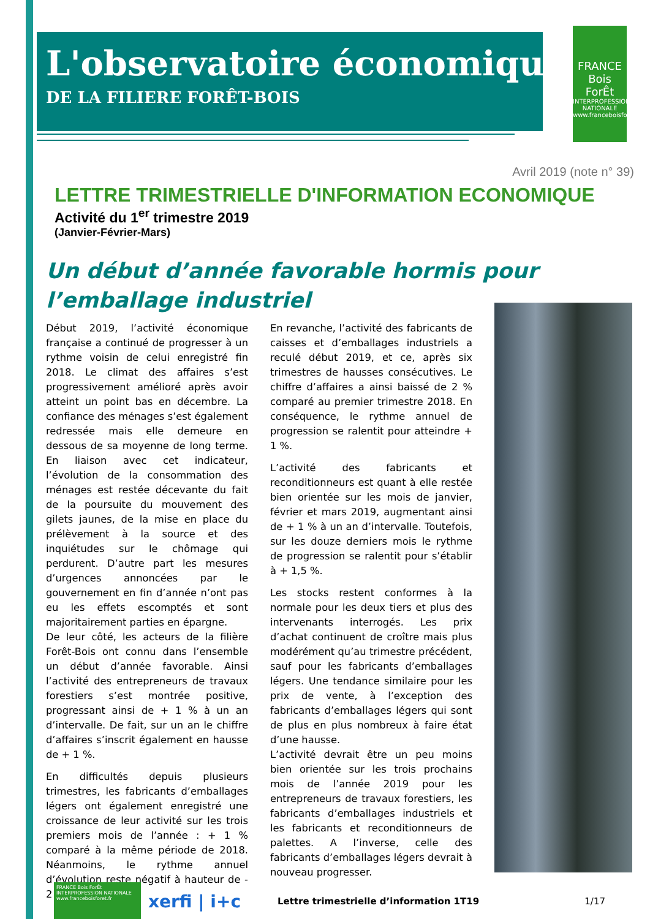FRANCE
Bois
ForÊt
INTERPROFESSION NATIONALE www.franceboisforet.fr
L'observatoire économique
DE LA FILIERE FORÊT-BOIS
Avril 2019 (note n° 39)
LETTRE TRIMESTRIELLE D'INFORMATION ECONOMIQUE
Activité du 1<sup>er</sup> trimestre 2019
(Janvier-Février-Mars)
Un début d’année favorable hormis pour l’emballage industriel
Début 2019, l’activité économique française a continué de progresser à un rythme voisin de celui enregistré fin 2018. Le climat des affaires s’est progressivement amélioré après avoir atteint un point bas en décembre. La confiance des ménages s’est également redressée mais elle demeure en dessous de sa moyenne de long terme. En liaison avec cet indicateur, l’évolution de la consommation des ménages est restée décevante du fait de la poursuite du mouvement des gilets jaunes, de la mise en place du prélèvement à la source et des inquiétudes sur le chômage qui perdurent. D’autre part les mesures d’urgences annoncées par le gouvernement en fin d’année n’ont pas eu les effets escomptés et sont majoritairement parties en épargne.
De leur côté, les acteurs de la filière Forêt-Bois ont connu dans l’ensemble un début d’année favorable. Ainsi l’activité des entrepreneurs de travaux forestiers s’est montrée positive, progressant ainsi de + 1 % à un an d’intervalle. De fait, sur un an le chiffre d’affaires s’inscrit également en hausse de + 1 %.
En difficultés depuis plusieurs trimestres, les fabricants d’emballages légers ont également enregistré une croissance de leur activité sur les trois premiers mois de l’année : + 1 % comparé à la même période de 2018. Néanmoins, le rythme annuel d’évolution reste négatif à hauteur de - 2 %.
En revanche, l’activité des fabricants de caisses et d’emballages industriels a reculé début 2019, et ce, après six trimestres de hausses consécutives. Le chiffre d’affaires a ainsi baissé de 2 % comparé au premier trimestre 2018. En conséquence, le rythme annuel de progression se ralentit pour atteindre + 1 %.
L’activité des fabricants et reconditionneurs est quant à elle restée bien orientée sur les mois de janvier, février et mars 2019, augmentant ainsi de + 1 % à un an d’intervalle. Toutefois, sur les douze derniers mois le rythme de progression se ralentit pour s’établir à + 1,5 %.
Les stocks restent conformes à la normale pour les deux tiers et plus des intervenants interrogés. Les prix d’achat continuent de croître mais plus modérément qu’au trimestre précédent, sauf pour les fabricants d’emballages légers. Une tendance similaire pour les prix de vente, à l’exception des fabricants d’emballages légers qui sont de plus en plus nombreux à faire état d’une hausse.
L’activité devrait être un peu moins bien orientée sur les trois prochains mois de l’année 2019 pour les entrepreneurs de travaux forestiers, les fabricants d’emballages industriels et les fabricants et reconditionneurs de palettes. A l’inverse, celle des fabricants d’emballages légers devrait à nouveau progresser.
FRANCE Bois ForÊt INTERPROFESSION NATIONALE www.franceboisforet.fr
xerfi | i+c
Lettre trimestrielle d’information 1T19
1/17